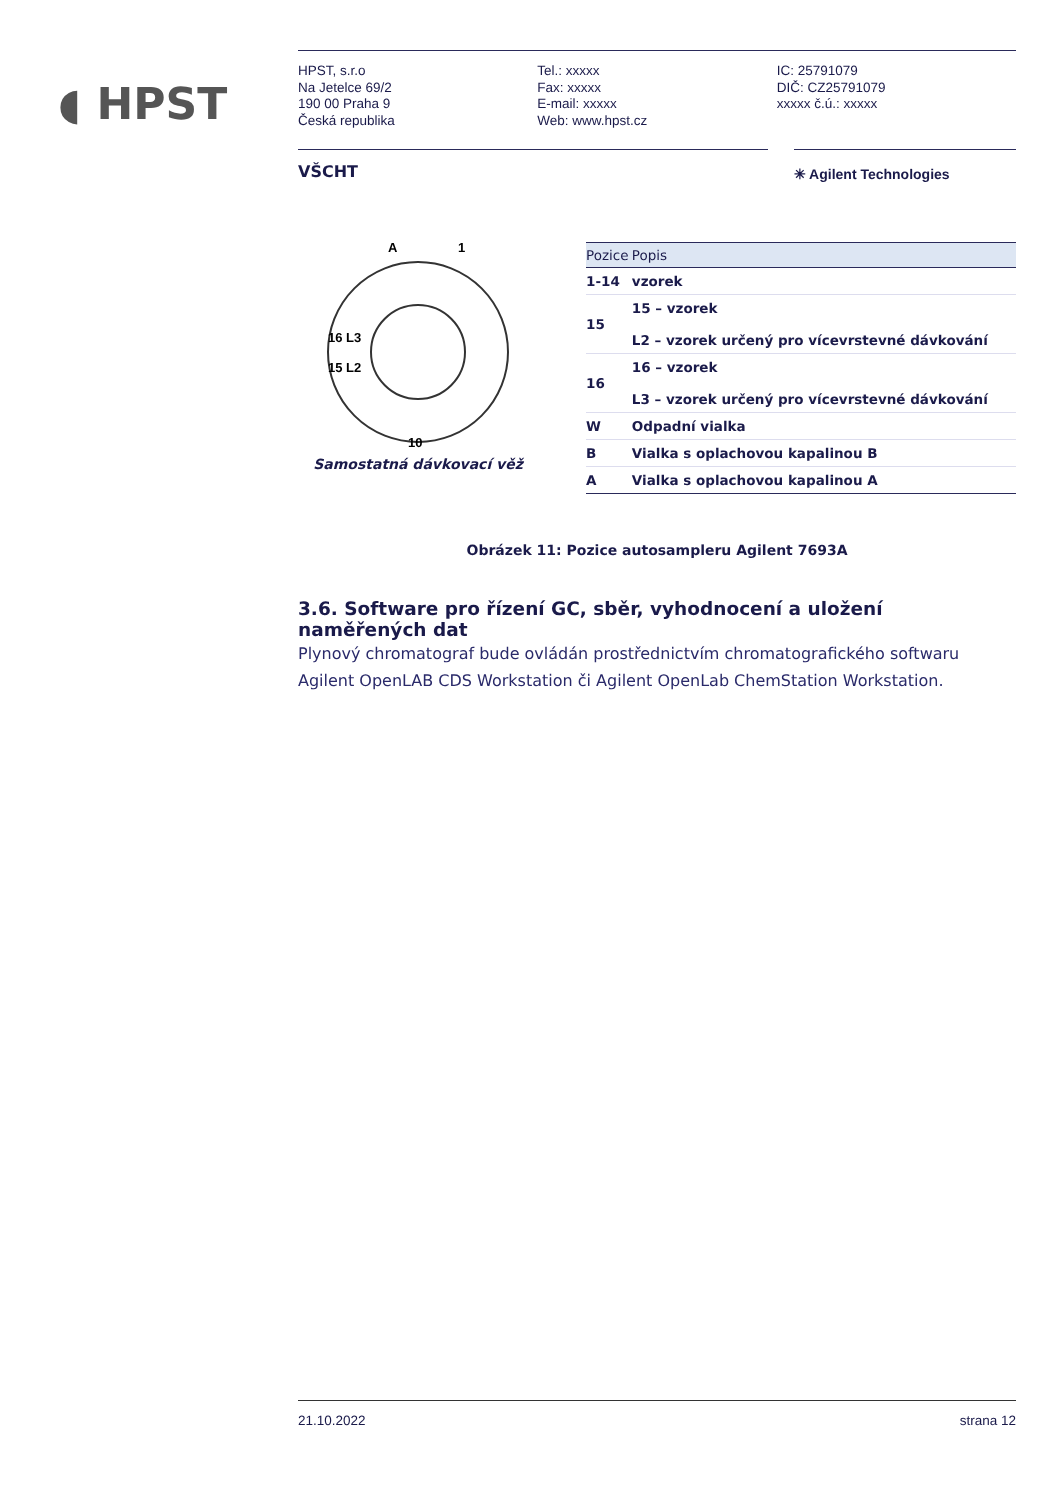◖ HPST
HPST, s.r.o
Na Jetelce 69/2
190 00 Praha 9
Česká republika
Tel.: xxxxx
Fax: xxxxx
E-mail: xxxxx
Web: www.hpst.cz
IC: 25791079
DIČ: CZ25791079
xxxxx č.ú.: xxxxx
VŠCHT
✳ Agilent Technologies
A
1
16 L3
15 L2
10
Samostatná dávkovací věž
| Pozice | Popis |
| --- | --- |
| 1-14 | vzorek |
| 15 | 15 – vzorek L2 – vzorek určený pro vícevrstevné dávkování |
| 16 | 16 – vzorek L3 – vzorek určený pro vícevrstevné dávkování |
| W | Odpadní vialka |
| B | Vialka s oplachovou kapalinou B |
| A | Vialka s oplachovou kapalinou A |
Obrázek 11: Pozice autosampleru Agilent 7693A
3.6. Software pro řízení GC, sběr, vyhodnocení a uložení naměřených dat
Plynový chromatograf bude ovládán prostřednictvím chromatografického softwaru Agilent OpenLAB CDS Workstation či Agilent OpenLab ChemStation Workstation.
21.10.2022 strana 12